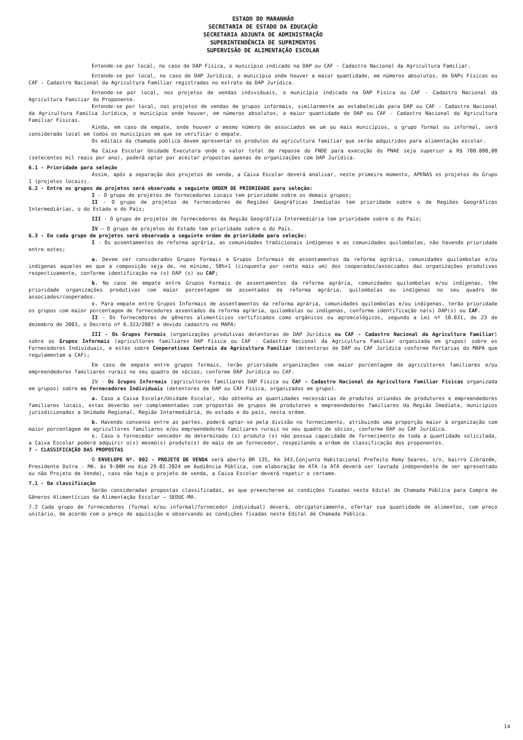ESTADO DO MARANHÃO
SECRETARIA DE ESTADO DA EDUCAÇÃO
SECRETARIA ADJUNTA DE ADMINISTRAÇÃO
SUPERINTENDÊNCIA DE SUPRIMENTOS
SUPERVISÃO DE ALIMENTAÇÃO ESCOLAR
Entende-se por local, no caso de DAP Física, o município indicado na DAP ou CAF - Cadastro Nacional da Agricultura Familiar.
Entende-se por local, no caso de DAP Jurídica, o município onde houver a maior quantidade, em números absolutos, de DAPs Físicas ou CAF - Cadastro Nacional da Agricultura Familiar registradas no extrato da DAP Jurídica.
Entende-se por local, nos projetos de vendas individuais, o município indicado na DAP Física ou CAF - Cadastro Nacional da Agricultura Familiar do Proponente.
Entende-se por local, nos projetos de vendas de grupos informais, similarmente ao estabelecido para DAP ou CAF - Cadastro Nacional da Agricultura Família Jurídica, o município onde houver, em números absolutos, a maior quantidade de DAP ou CAF - Cadastro Nacional da Agricultura Familiar Físicas.
Ainda, em caso de empate, onde houver o mesmo número de associados em um ou mais municípios, o grupo formal ou informal, será considerado local em todos os municípios em que se verificar o empate.
Os editais da chamada pública devem apresentar os produtos da agricultura familiar que serão adquiridos para alimentação escolar.
Na Caixa Escolar Unidade Executora onde o valor total de repasse do FNDE para execução do PNAE seja superior a R$ 700.000,00 (setecentos mil reais por ano), poderá optar por aceitar propostas apenas de organizações com DAP Jurídica.
6.1 - Prioridade para seleção
Assim, após a separação dos projetos de venda, a Caixa Escolar deverá analisar, neste primeiro momento, APENAS os projetos do Grupo 1 (projetos locais).
6.2 - Entre os grupos de projetos será observada a seguinte ORDEM DE PRIORIDADE para seleção:
I - O grupo de projetos de fornecedores Locais tem prioridade sobre os demais grupos;
II - O grupo de projetos de fornecedores de Regiões Geográficas Imediatas tem prioridade sobre o de Regiões Geográficas Intermediárias, o do Estado e do País;
III - O grupo de projetos de fornecedores da Região Geográfica Intermediária tem prioridade sobre o do País;
IV – O grupo de projetos do Estado tem prioridade sobre o do País.
6.3 - Em cada grupo de projetos será observada a seguinte ordem de prioridade para seleção:
I - Os assentamentos de reforma agrária, as comunidades tradicionais indígenas e as comunidades quilombolas, não havendo prioridade entre estes;
a. Devem ser considerados Grupos Formais e Grupos Informais de assentamentos da reforma agrária, comunidades quilombolas e/ou indígenas aqueles em que a composição seja de, no mínimo, 50%+1 (cinquenta por cento mais um) dos cooperados/associados das organizações produtivas respectivamente, conforme identificação na (s) DAP (s) ou CAF;
b. No caso de empate entre Grupos Formais de assentamentos da reforma agrária, comunidades quilombolas e/ou indígenas, têm prioridade organizações produtivas com maior porcentagem de assentados da reforma agrária, quilombolas ou indígenas no seu quadro de associados/cooperados.
c. Para empate entre Grupos Informais de assentamentos da reforma agrária, comunidades quilombolas e/ou indígenas, terão prioridade os grupos com maior porcentagem de fornecedores assentados da reforma agrária, quilombolas ou indígenas, conforme identificação na(s) DAP(s) ou CAF.
II - Os fornecedores de gêneros alimentícios certificados como orgânicos ou agroecológicos, segundo a Lei nº 10.831, de 23 de dezembro de 2003, o Decreto nº 6.323/2007 e devido cadastro no MAPA;
III - Os Grupos Formais (organizações produtivas detentoras de DAP Jurídica ou CAF - Cadastro Nacional da Agricultura Familiar) sobre os Grupos Informais (agricultores familiares DAP Física ou CAF - Cadastro Nacional da Agricultura Familiar organizada em grupos) sobre os Fornecedores Individuais, e estes sobre Cooperativas Centrais da Agricultura Familiar (detentoras de DAP ou CAF Jurídica conforme Portarias do MAPA que regulamentam a CAF);
Em caso de empate entre grupos formais, terão prioridade organizações com maior porcentagem de agricultores familiares e/ou empreendedores familiares rurais no seu quadro de sócios, conforme DAP Jurídica ou CAF.
IV - Os Grupos Informais (agricultores familiares DAP Física ou CAF - Cadastro Nacional da Agricultura Familiar Físicas organizada em grupos) sobre os Fornecedores Individuais (detentores de DAP ou CAF Física, organizados em grupo).
a. Caso a Caixa Escolar/Unidade Escolar, não obtenha as quantidades necessárias de produtos oriundos de produtores e empreendedores familiares locais, estas deverão ser complementadas com propostas de grupos de produtores e empreendedores familiares da Região Imediata, municípios jurisdicionados a Unidade Regional, Região Intermediária, do estado e do país, nesta ordem.
b. Havendo consenso entre as partes, poderá optar-se pela divisão no fornecimento, atribuindo uma proporção maior à organização com maior porcentagem de agricultores familiares e/ou empreendedores familiares rurais no seu quadro de sócios, conforme DAP ou CAF Jurídica.
c. Caso o fornecedor vencedor de determinado (s) produto (s) não possua capacidade de fornecimento de toda a quantidade solicitada, a Caixa Escolar poderá adquirir o(s) mesmo(s) produto(s) de mais de um fornecedor, respeitando a ordem de classificação dos proponentes.
7 - CLASSIFICAÇÃO DAS PROPOSTAS
O ENVELOPE Nº. 002 - PROJETO DE VENDA será aberto BR 135, Km 343,Conjunto Habitacional Prefeito Remy Soares, s/n, bairro Cibrazém, Presidente Dutra - MA. às 9:00H no dia 29.02.2024 em Audiência Pública, com elaboração de ATA (a ATA deverá ser lavrada independente de ser apresentado ou não Projeto de Venda), caso não haja o projeto de venda, a Caixa Escolar deverá repetir o certame.
7.1 - Da classificação
Serão consideradas propostas classificadas, as que preencherem as condições fixadas neste Edital de Chamada Pública para Compra de Gêneros Alimentícios da Alimentação Escolar – SEDUC-MA.
7.2 Cada grupo de fornecedores (formal e/ou informal/fornecedor individual) deverá, obrigatoriamente, ofertar sua quantidade de alimentos, com preço unitário, de acordo com o preço de aquisição e observando as condições fixadas neste Edital de Chamada Pública.
14